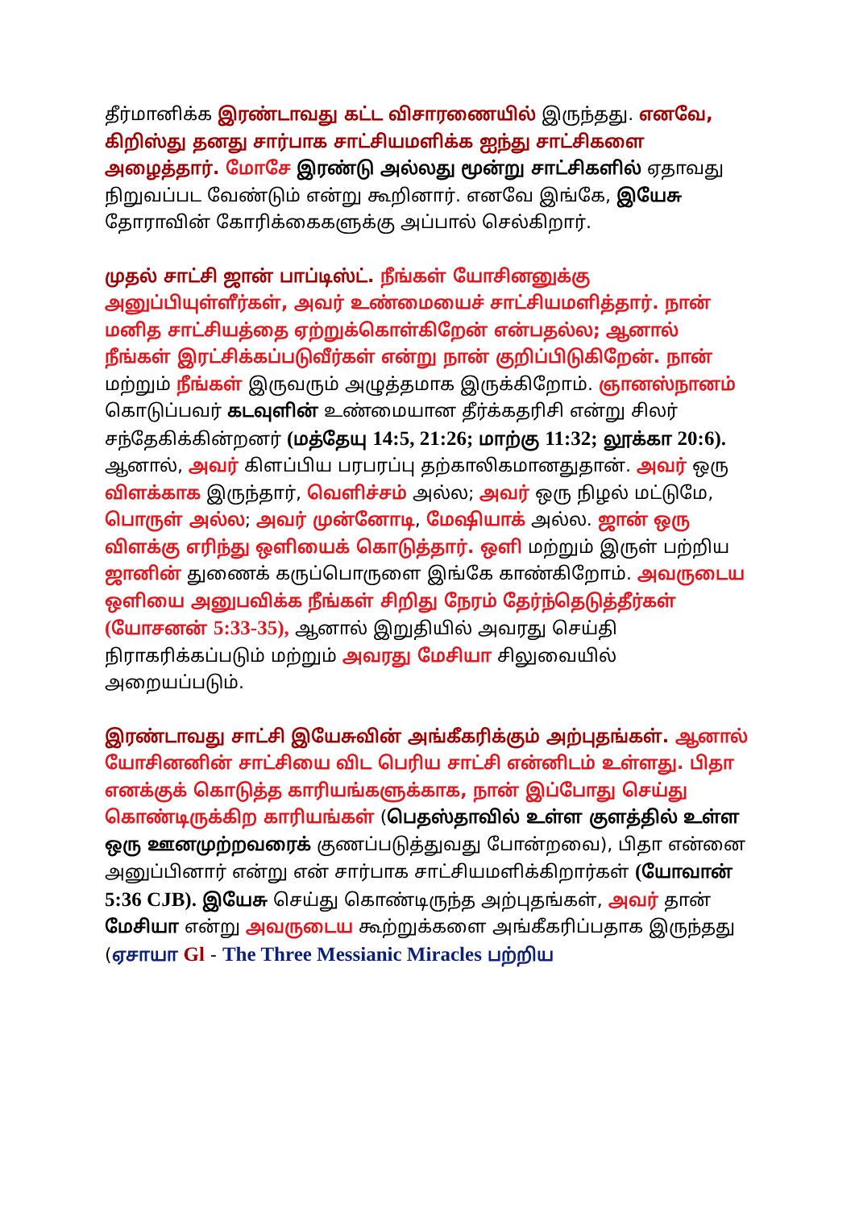தீர்மானிக்க இரண்டாவது கட்ட விசாரணையில் இருந்தது. எனவே, கிறிஸ்து தனது சார்பாக சாட்சியமளிக்க ஐந்து சாட்சிகளை அழைத்தார். மோசே இரண்டு அல்லது மூன்று சாட்சிகளில் ஏதாவது நிறுவப்பட வேண்டும் என்று கூறினார். எனவே இங்கே, இயேசு தோராவின் கோரிக்கைகளுக்கு அப்பால் செல்கிறார்.
முதல் சாட்சி ஜான் பாப்டிஸ்ட். நீங்கள் யோசினனுக்கு அனுப்பியுள்ளீர்கள், அவர் உண்மையைச் சாட்சியமளித்தார். நான் மனித சாட்சியத்தை ஏற்றுக்கொள்கிறேன் என்பதல்ல; ஆனால் நீங்கள் இரட்சிக்கப்படுவீர்கள் என்று நான் குறிப்பிடுகிறேன். நான் மற்றும் நீங்கள் இருவரும் அழுத்தமாக இருக்கிறோம். ஞானஸ்நானம் கொடுப்பவர் கடவுளின் உண்மையான தீர்க்கதரிசி என்று சிலர் சந்தேகிக்கின்றனர் (மத்தேயு 14:5, 21:26; மாற்கு 11:32; லூக்கா 20:6). ஆனால், அவர் கிளப்பிய பரபரப்பு தற்காலிகமானதுதான். அவர் ஒரு விளக்காக இருந்தார், வெளிச்சம் அல்ல; அவர் ஒரு நிழல் மட்டுமே, பொருள் அல்ல; அவர் முன்னோடி, மேஷியாக் அல்ல. ஜான் ஒரு விளக்கு எரிந்து ஒளியைக் கொடுத்தார். ஒளி மற்றும் இருள் பற்றிய ஜானின் துணைக் கருப்பொருளை இங்கே காண்கிறோம். அவருடைய ஒளியை அனுபவிக்க நீங்கள் சிறிது நேரம் தேர்ந்தெடுத்தீர்கள் (யோசனன் 5:33-35), ஆனால் இறுதியில் அவரது செய்தி நிராகரிக்கப்படும் மற்றும் அவரது மேசியா சிலுவையில் அறையப்படும்.
இரண்டாவது சாட்சி இயேசுவின் அங்கீகரிக்கும் அற்புதங்கள். ஆனால் யோசினனின் சாட்சியை விட பெரிய சாட்சி என்னிடம் உள்ளது. பிதா எனக்குக் கொடுத்த காரியங்களுக்காக, நான் இப்போது செய்து கொண்டிருக்கிற காரியங்கள் (பெதஸ்தாவில் உள்ள குளத்தில் உள்ள ஒரு ஊனமுற்றவரைக் குணப்படுத்துவது போன்றவை), பிதா என்னை அனுப்பினார் என்று என் சார்பாக சாட்சியமளிக்கிறார்கள் (யோவான் 5:36 CJB). இயேசு செய்து கொண்டிருந்த அற்புதங்கள், அவர் தான் மேசியா என்று அவருடைய கூற்றுக்களை அங்கீகரிப்பதாக இருந்தது (ஏசாயா Gl - The Three Messianic Miracles பற்றிய